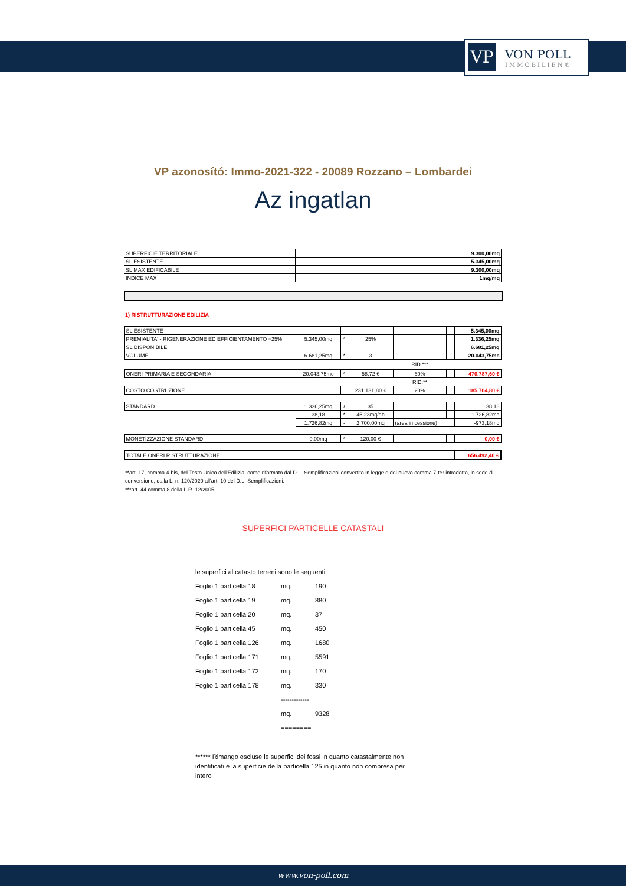VP
VON POLL
IMMOBILIEN®
VP azonosító: Immo-2021-322 - 20089 Rozzano – Lombardei
Az ingatlan
| SUPERFICIE TERRITORIALE | | 9.300,00mq |
| SL ESISTENTE | | 5.345,00mq |
| SL MAX EDIFICABILE | | 9.300,00mq |
| INDICE MAX | | 1mq/mq |
1) RISTRUTTURAZIONE EDILIZIA
| SL ESISTENTE | | | | | | 5.345,00mq |
| PREMIALITA' - RIGENERAZIONE ED EFFICIENTAMENTO +25% | 5.345,00mq | * | 25% | | | 1.336,25mq |
| SL DISPONIBILE | | | | | | 6.681,25mq |
| VOLUME | 6.681,25mq | * | 3 | | | 20.043,75mc |
| | | | | RID.*** | | |
| ONERI PRIMARIA E SECONDARIA | 20.043,75mc | * | 58,72 € | 60% | | 470.787,60 € |
| | | | | RID.** | | |
| COSTO COSTRUZIONE | | | 231.131,80 € | 20% | | 185.704,80 € |
| STANDARD | 1.336,25mq | / | 35 | | | 38,18 |
| | 38,18 | * | 45,23mq/ab | | | 1.726,82mq |
| | 1.726,82mq | - | 2.700,00mq | (area in cessione) | | -973,18mq |
| MONETIZZAZIONE STANDARD | 0,00mq | * | 120,00 € | | | 0,00 € |
| TOTALE ONERI RISTRUTTURAZIONE | | | | | | 656.492,40 € |
**art. 17, comma 4-bis, del Testo Unico dell'Edilizia, come riformato dal D.L. Semplificazioni convertito in legge e del nuovo comma 7-ter introdotto, in sede di conversione, dalla L. n. 120/2020 all'art. 10 del D.L. Semplificazioni.
***art. 44 comma 8 della L.R. 12/2005
SUPERFICI PARTICELLE CATASTALI
le superfici al catasto terreni sono le seguenti:
Foglio 1 particella 18 mq. 190
Foglio 1 particella 19 mq. 880
Foglio 1 particella 20 mq. 37
Foglio 1 particella 45 mq. 450
Foglio 1 particella 126 mq. 1680
Foglio 1 particella 171 mq. 5591
Foglio 1 particella 172 mq. 170
Foglio 1 particella 178 mq. 330
-------------
mq. 9328
========
****** Rimango escluse le superfici dei fossi in quanto catastalmente non identificati e la superficie della particella 125 in quanto non compresa per intero
www.von-poll.com